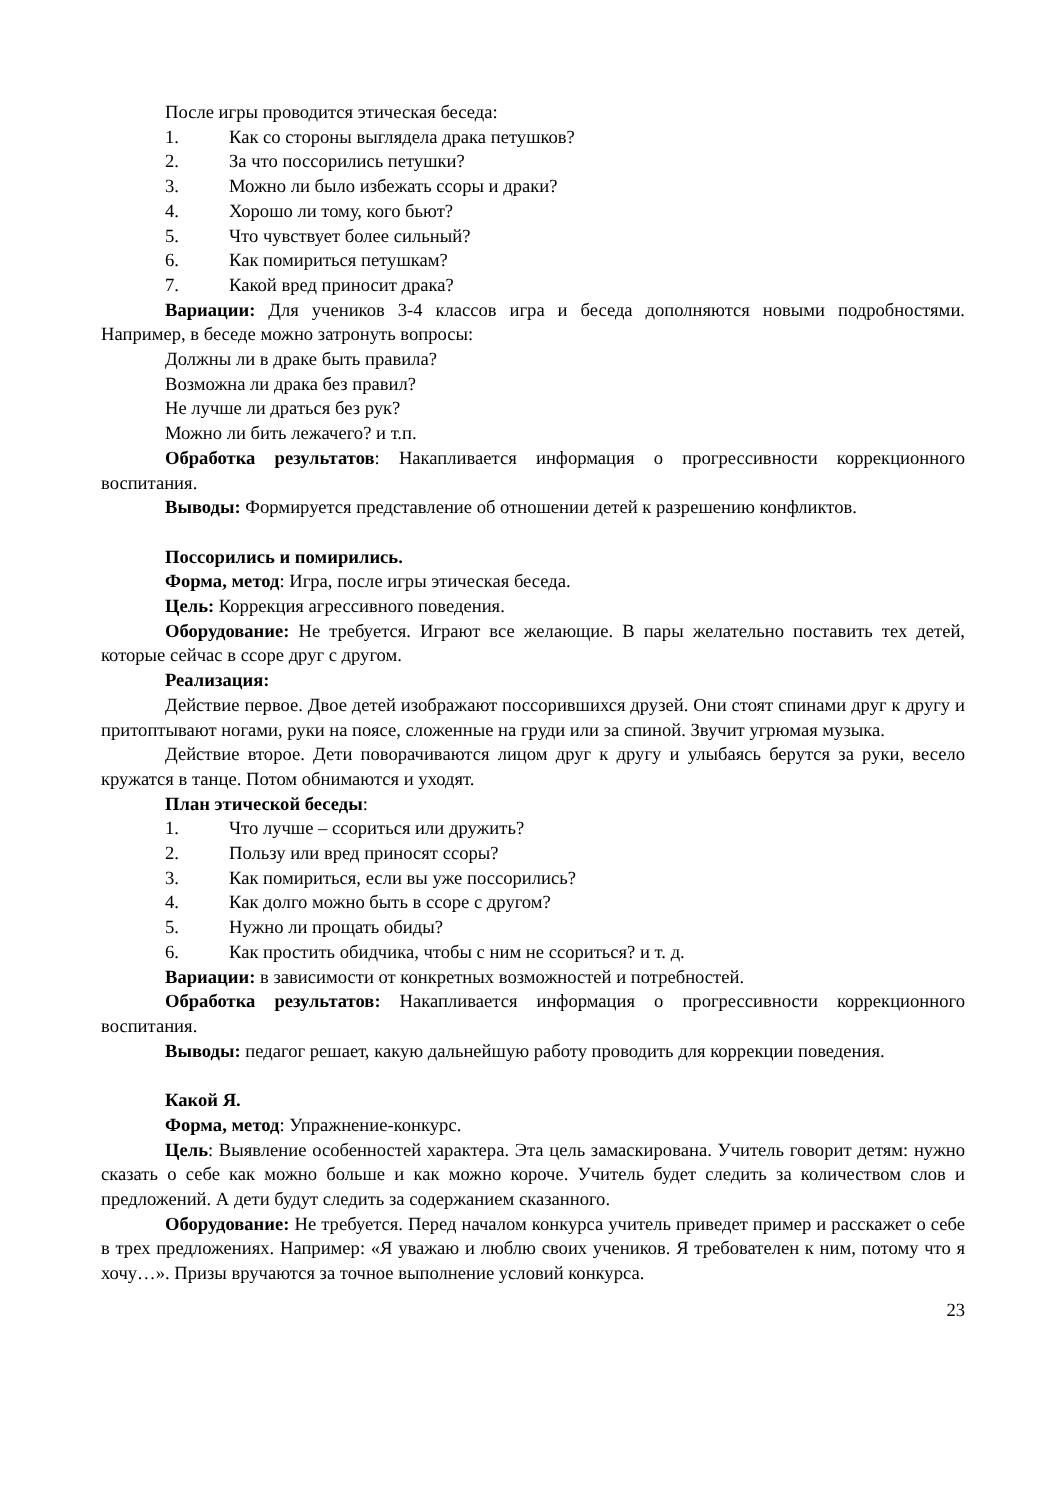После игры проводится этическая беседа:
1. Как со стороны выглядела драка петушков?
2. За что поссорились петушки?
3. Можно ли было избежать ссоры и драки?
4. Хорошо ли тому, кого бьют?
5. Что чувствует более сильный?
6. Как помириться петушкам?
7. Какой вред приносит драка?
Вариации: Для учеников 3-4 классов игра и беседа дополняются новыми подробностями. Например, в беседе можно затронуть вопросы:
Должны ли в драке быть правила?
Возможна ли драка без правил?
Не лучше ли драться без рук?
Можно ли бить лежачего? и т.п.
Обработка результатов: Накапливается информация о прогрессивности коррекционного воспитания.
Выводы: Формируется представление об отношении детей к разрешению конфликтов.
Поссорились и помирились.
Форма, метод: Игра, после игры этическая беседа.
Цель: Коррекция агрессивного поведения.
Оборудование: Не требуется. Играют все желающие. В пары желательно поставить тех детей, которые сейчас в ссоре друг с другом.
Реализация:
Действие первое. Двое детей изображают поссорившихся друзей. Они стоят спинами друг к другу и притоптывают ногами, руки на поясе, сложенные на груди или за спиной. Звучит угрюмая музыка.
Действие второе. Дети поворачиваются лицом друг к другу и улыбаясь берутся за руки, весело кружатся в танце. Потом обнимаются и уходят.
План этической беседы:
1. Что лучше – ссориться или дружить?
2. Пользу или вред приносят ссоры?
3. Как помириться, если вы уже поссорились?
4. Как долго можно быть в ссоре с другом?
5. Нужно ли прощать обиды?
6. Как простить обидчика, чтобы с ним не ссориться? и т. д.
Вариации: в зависимости от конкретных возможностей и потребностей.
Обработка результатов: Накапливается информация о прогрессивности коррекционного воспитания.
Выводы: педагог решает, какую дальнейшую работу проводить для коррекции поведения.
Какой Я.
Форма, метод: Упражнение-конкурс.
Цель: Выявление особенностей характера. Эта цель замаскирована. Учитель говорит детям: нужно сказать о себе как можно больше и как можно короче. Учитель будет следить за количеством слов и предложений. А дети будут следить за содержанием сказанного.
Оборудование: Не требуется. Перед началом конкурса учитель приведет пример и расскажет о себе в трех предложениях. Например: «Я уважаю и люблю своих учеников. Я требователен к ним, потому что я хочу…». Призы вручаются за точное выполнение условий конкурса.
23